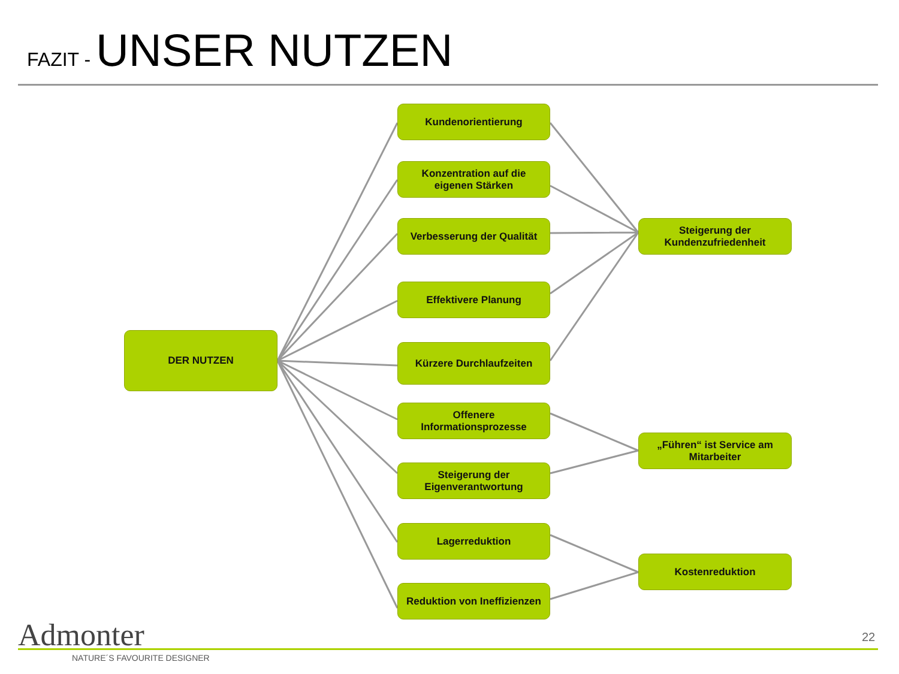FAZIT - UNSER NUTZEN
DER NUTZEN
Kundenorientierung
Konzentration auf die
eigenen Stärken
Verbesserung der Qualität
Effektivere Planung
Kürzere Durchlaufzeiten
Offenere
Informationsprozesse
Steigerung der
Eigenverantwortung
Lagerreduktion
Reduktion von Ineffizienzen
Steigerung der
Kundenzufriedenheit
„Führen“ ist Service am
Mitarbeiter
Kostenreduktion
Admonter
NATURE´S FAVOURITE DESIGNER
22